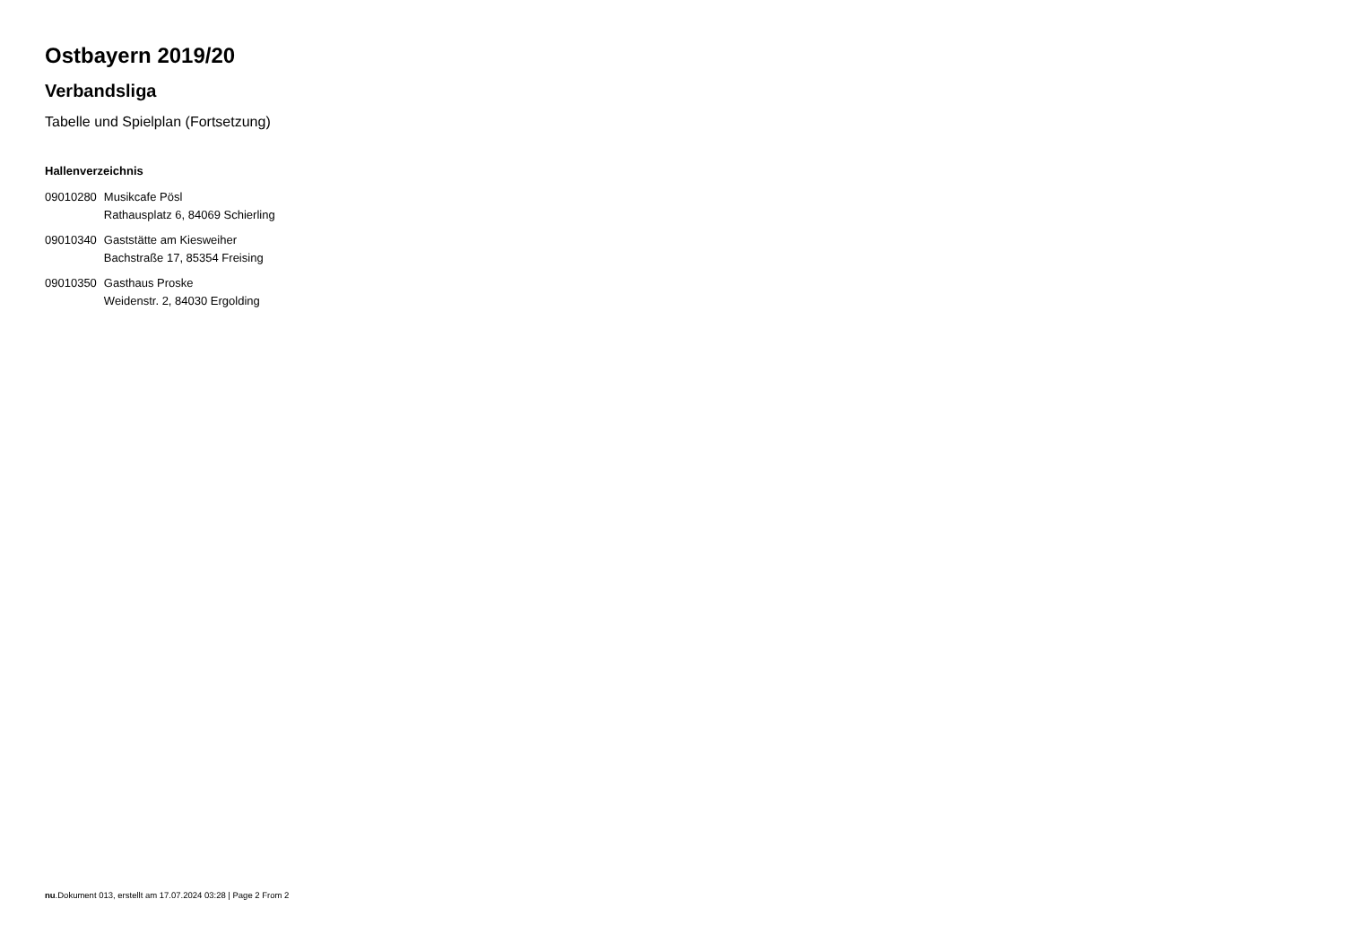Ostbayern 2019/20
Verbandsliga
Tabelle und Spielplan (Fortsetzung)
Hallenverzeichnis
| 09010280 | Musikcafe Pösl Rathausplatz 6, 84069 Schierling |
| 09010340 | Gaststätte am Kiesweiher Bachstraße 17, 85354 Freising |
| 09010350 | Gasthaus Proske Weidenstr. 2, 84030 Ergolding |
nu.Dokument 013, erstellt am 17.07.2024 03:28 | Page 2 From 2